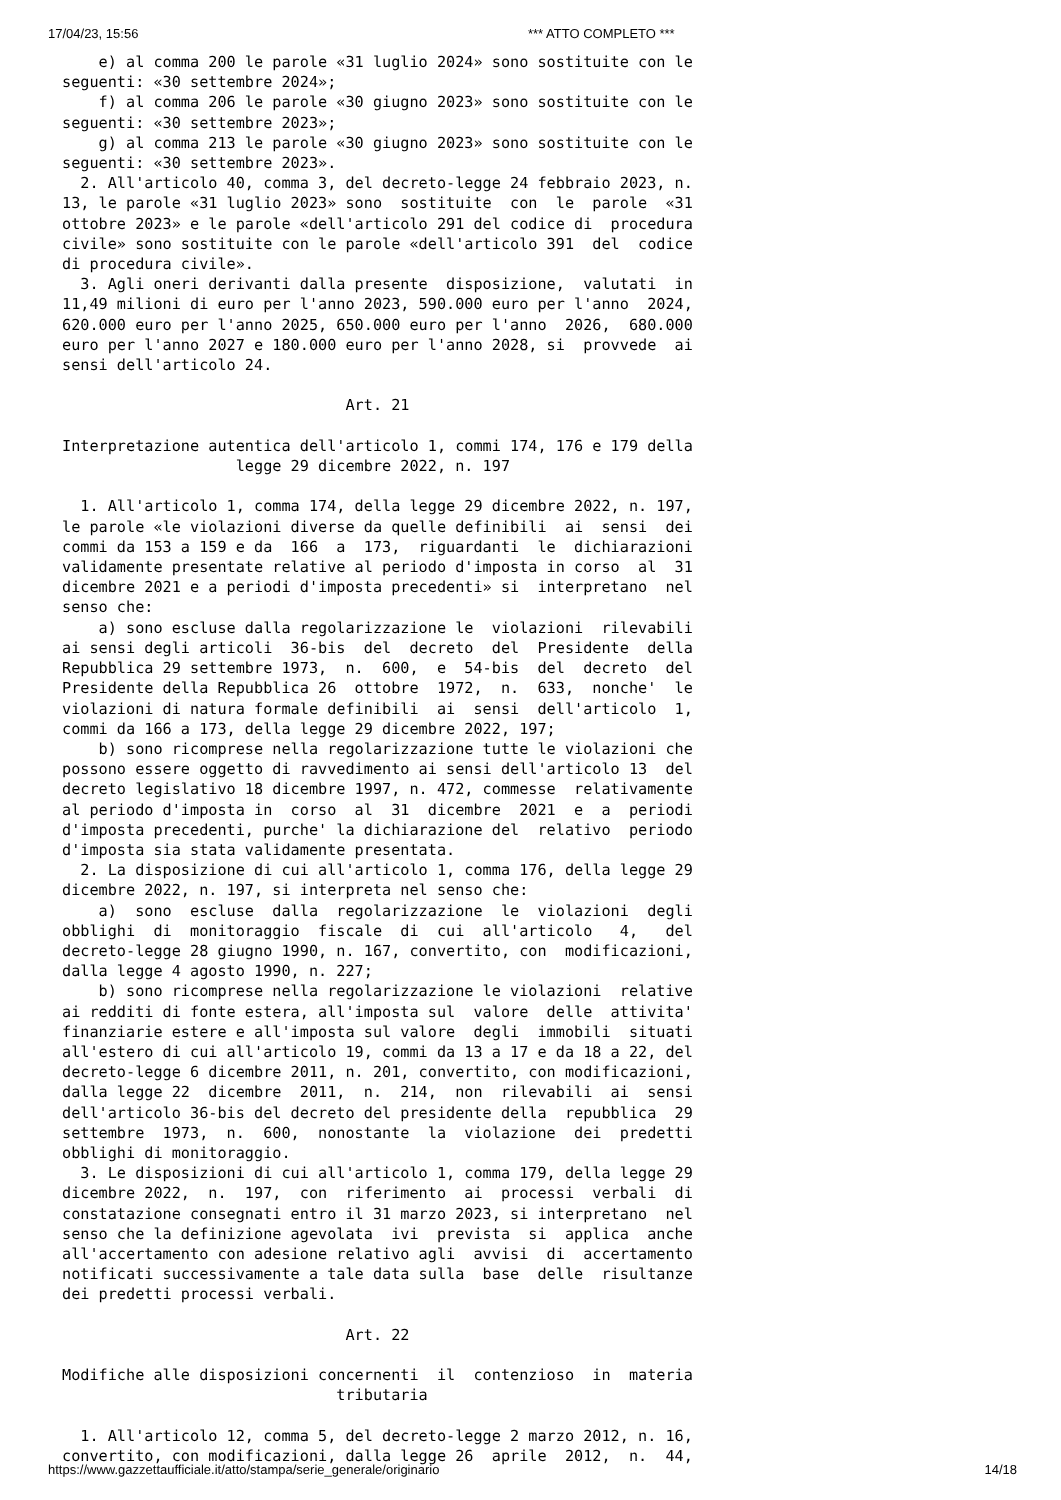17/04/23, 15:56 *** ATTO COMPLETO ***
    e) al comma 200 le parole «31 luglio 2024» sono sostituite con le
seguenti: «30 settembre 2024»;
    f) al comma 206 le parole «30 giugno 2023» sono sostituite con le
seguenti: «30 settembre 2023»;
    g) al comma 213 le parole «30 giugno 2023» sono sostituite con le
seguenti: «30 settembre 2023».
  2. All'articolo 40, comma 3, del decreto-legge 24 febbraio 2023, n.
13, le parole «31 luglio 2023» sono  sostituite  con  le  parole  «31
ottobre 2023» e le parole «dell'articolo 291 del codice di  procedura
civile» sono sostituite con le parole «dell'articolo 391  del  codice
di procedura civile».
  3. Agli oneri derivanti dalla presente  disposizione,  valutati  in
11,49 milioni di euro per l'anno 2023, 590.000 euro per l'anno  2024,
620.000 euro per l'anno 2025, 650.000 euro per l'anno  2026,  680.000
euro per l'anno 2027 e 180.000 euro per l'anno 2028, si  provvede  ai
sensi dell'articolo 24.

                               Art. 21

Interpretazione autentica dell'articolo 1, commi 174, 176 e 179 della
                   legge 29 dicembre 2022, n. 197

  1. All'articolo 1, comma 174, della legge 29 dicembre 2022, n. 197,
le parole «le violazioni diverse da quelle definibili  ai  sensi  dei
commi da 153 a 159 e da  166  a  173,  riguardanti  le  dichiarazioni
validamente presentate relative al periodo d'imposta in corso  al  31
dicembre 2021 e a periodi d'imposta precedenti» si  interpretano  nel
senso che:
    a) sono escluse dalla regolarizzazione le  violazioni  rilevabili
ai sensi degli articoli  36-bis  del  decreto  del  Presidente  della
Repubblica 29 settembre 1973,  n.  600,  e  54-bis  del  decreto  del
Presidente della Repubblica 26  ottobre  1972,  n.  633,  nonche'  le
violazioni di natura formale definibili  ai  sensi  dell'articolo  1,
commi da 166 a 173, della legge 29 dicembre 2022, 197;
    b) sono ricomprese nella regolarizzazione tutte le violazioni che
possono essere oggetto di ravvedimento ai sensi dell'articolo 13  del
decreto legislativo 18 dicembre 1997, n. 472, commesse  relativamente
al periodo d'imposta in  corso  al  31  dicembre  2021  e  a  periodi
d'imposta precedenti, purche' la dichiarazione del  relativo  periodo
d'imposta sia stata validamente presentata.
  2. La disposizione di cui all'articolo 1, comma 176, della legge 29
dicembre 2022, n. 197, si interpreta nel senso che:
    a)  sono  escluse  dalla  regolarizzazione  le  violazioni  degli
obblighi  di  monitoraggio  fiscale  di  cui  all'articolo   4,   del
decreto-legge 28 giugno 1990, n. 167, convertito, con  modificazioni,
dalla legge 4 agosto 1990, n. 227;
    b) sono ricomprese nella regolarizzazione le violazioni  relative
ai redditi di fonte estera, all'imposta sul  valore  delle  attivita'
finanziarie estere e all'imposta sul valore  degli  immobili  situati
all'estero di cui all'articolo 19, commi da 13 a 17 e da 18 a 22, del
decreto-legge 6 dicembre 2011, n. 201, convertito, con modificazioni,
dalla legge 22  dicembre  2011,  n.  214,  non  rilevabili  ai  sensi
dell'articolo 36-bis del decreto del presidente della  repubblica  29
settembre  1973,  n.  600,  nonostante  la  violazione  dei  predetti
obblighi di monitoraggio.
  3. Le disposizioni di cui all'articolo 1, comma 179, della legge 29
dicembre 2022,  n.  197,  con  riferimento  ai  processi  verbali  di
constatazione consegnati entro il 31 marzo 2023, si interpretano  nel
senso che la definizione agevolata  ivi  prevista  si  applica  anche
all'accertamento con adesione relativo agli  avvisi  di  accertamento
notificati successivamente a tale data sulla  base  delle  risultanze
dei predetti processi verbali.

                               Art. 22

Modifiche alle disposizioni concernenti  il  contenzioso  in  materia
                              tributaria

  1. All'articolo 12, comma 5, del decreto-legge 2 marzo 2012, n. 16,
convertito, con modificazioni, dalla legge 26  aprile  2012,  n.  44,
https://www.gazzettaufficiale.it/atto/stampa/serie_generale/originario 14/18